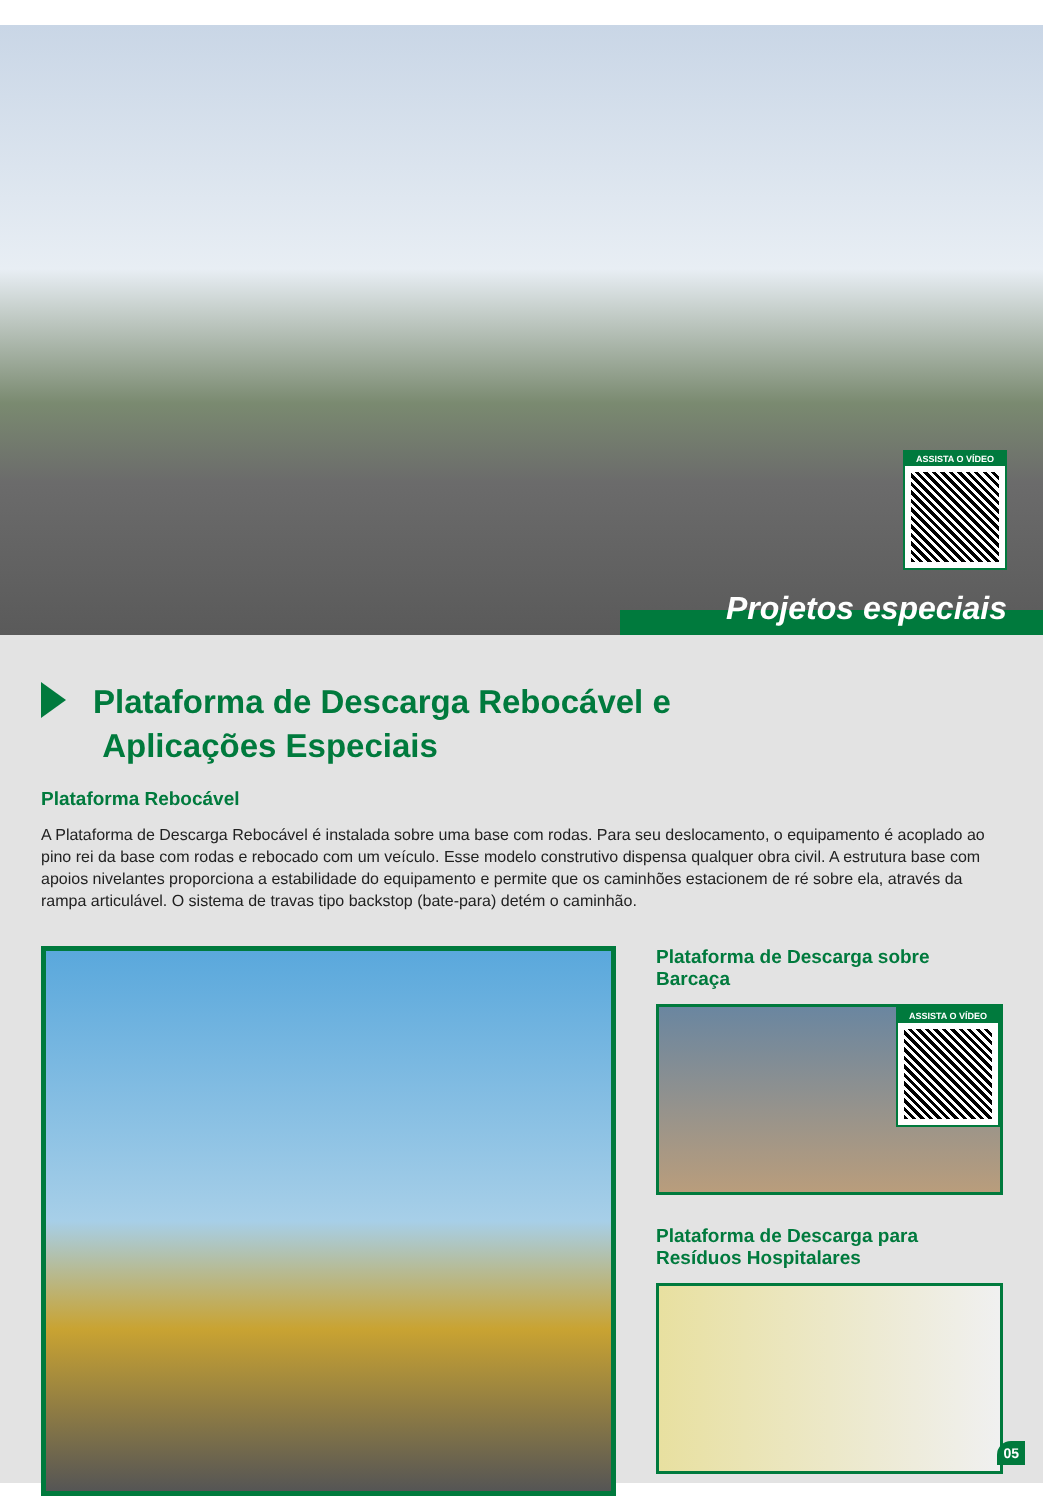ASSISTA O VÍDEO
Projetos especiais
Plataforma de Descarga Rebocável e
Aplicações Especiais
Plataforma Rebocável
A Plataforma de Descarga Rebocável é instalada sobre uma base com rodas. Para seu deslocamento, o equipamento é acoplado ao pino rei da base com rodas e rebocado com um veículo. Esse modelo construtivo dispensa qualquer obra civil. A estrutura base com apoios nivelantes proporciona a estabilidade do equipamento e permite que os caminhões estacionem de ré sobre ela, através da rampa articulável. O sistema de travas tipo backstop (bate-para) detém o caminhão.
Plataforma de Descarga sobre Barcaça
ASSISTA O VÍDEO
Plataforma de Descarga para Resíduos Hospitalares
05